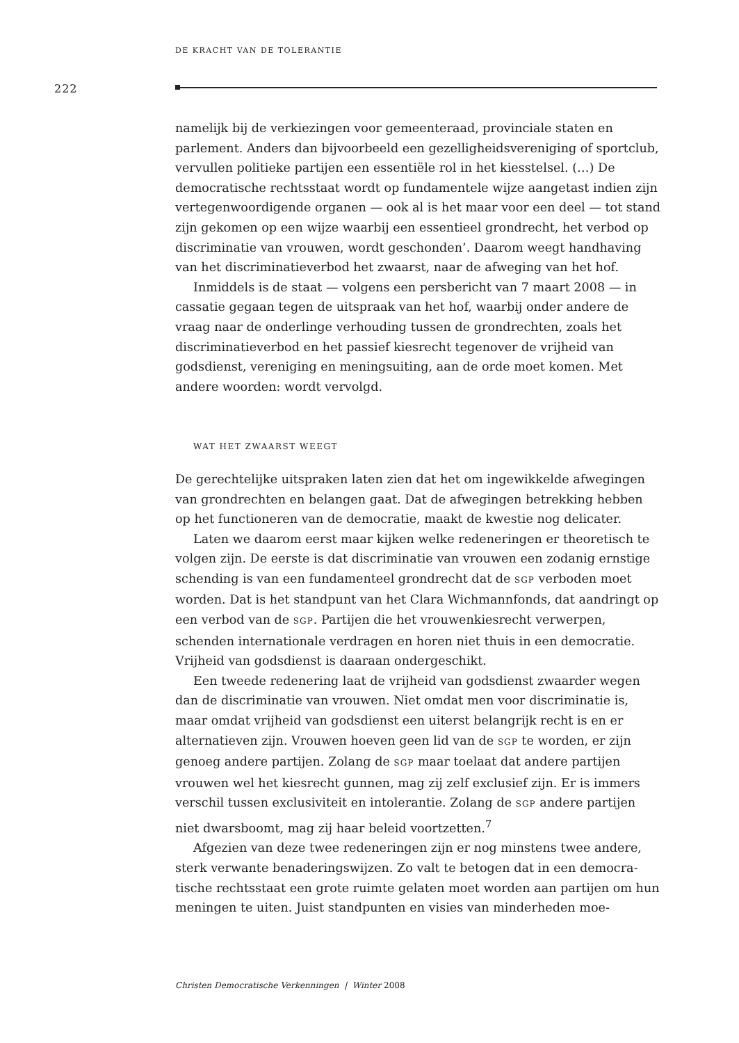DE KRACHT VAN DE TOLERANTIE
222
namelijk bij de verkiezingen voor gemeenteraad, provinciale staten en parlement. Anders dan bijvoorbeeld een gezelligheidsvereniging of sport­club, vervullen politieke partijen een essentiële rol in het kiesstelsel. (…) De democratische rechtsstaat wordt op fundamentele wijze aangetast indien zijn vertegenwoordigende organen — ook al is het maar voor een deel — tot stand zijn gekomen op een wijze waarbij een essentieel grondrecht, het verbod op discriminatie van vrouwen, wordt geschonden’. Daarom weegt handhaving van het discriminatieverbod het zwaarst, naar de afweging van het hof.
Inmiddels is de staat — volgens een persbericht van 7 maart 2008 — in cassatie gegaan tegen de uitspraak van het hof, waarbij onder andere de vraag naar de onderlinge verhouding tussen de grondrechten, zoals het discriminatieverbod en het passief kiesrecht tegenover de vrijheid van godsdienst, vereniging en meningsuiting, aan de orde moet komen. Met andere woorden: wordt vervolgd.
WAT HET ZWAARST WEEGT
De gerechtelijke uitspraken laten zien dat het om ingewikkelde afwegin­gen van grondrechten en belangen gaat. Dat de afwegingen betrekking hebben op het functioneren van de democratie, maakt de kwestie nog deli­cater.
Laten we daarom eerst maar kijken welke redeneringen er theoretisch te volgen zijn. De eerste is dat discriminatie van vrouwen een zodanig ernstige schending is van een fundamenteel grondrecht dat de SGP ver­boden moet worden. Dat is het standpunt van het Clara Wichmannfonds, dat aandringt op een verbod van de SGP. Partijen die het vrouwenkiesrecht verwerpen, schenden internationale verdragen en horen niet thuis in een democratie. Vrijheid van godsdienst is daaraan ondergeschikt.
Een tweede redenering laat de vrijheid van godsdienst zwaarder wegen dan de discriminatie van vrouwen. Niet omdat men voor discriminatie is, maar omdat vrijheid van godsdienst een uiterst belangrijk recht is en er alternatieven zijn. Vrouwen hoeven geen lid van de SGP te worden, er zijn genoeg andere partijen. Zolang de SGP maar toelaat dat andere partijen vrouwen wel het kiesrecht gunnen, mag zij zelf exclusief zijn. Er is immers verschil tussen exclusiviteit en intolerantie. Zolang de SGP andere partijen niet dwarsboomt, mag zij haar beleid voortzetten.<sup>7</sup>
Afgezien van deze twee redeneringen zijn er nog minstens twee andere, sterk verwante benaderingswijzen. Zo valt te betogen dat in een democra­tische rechtsstaat een grote ruimte gelaten moet worden aan partijen om hun meningen te uiten. Juist standpunten en visies van minderheden moe-
Christen Democratische Verkenningen | Winter 2008